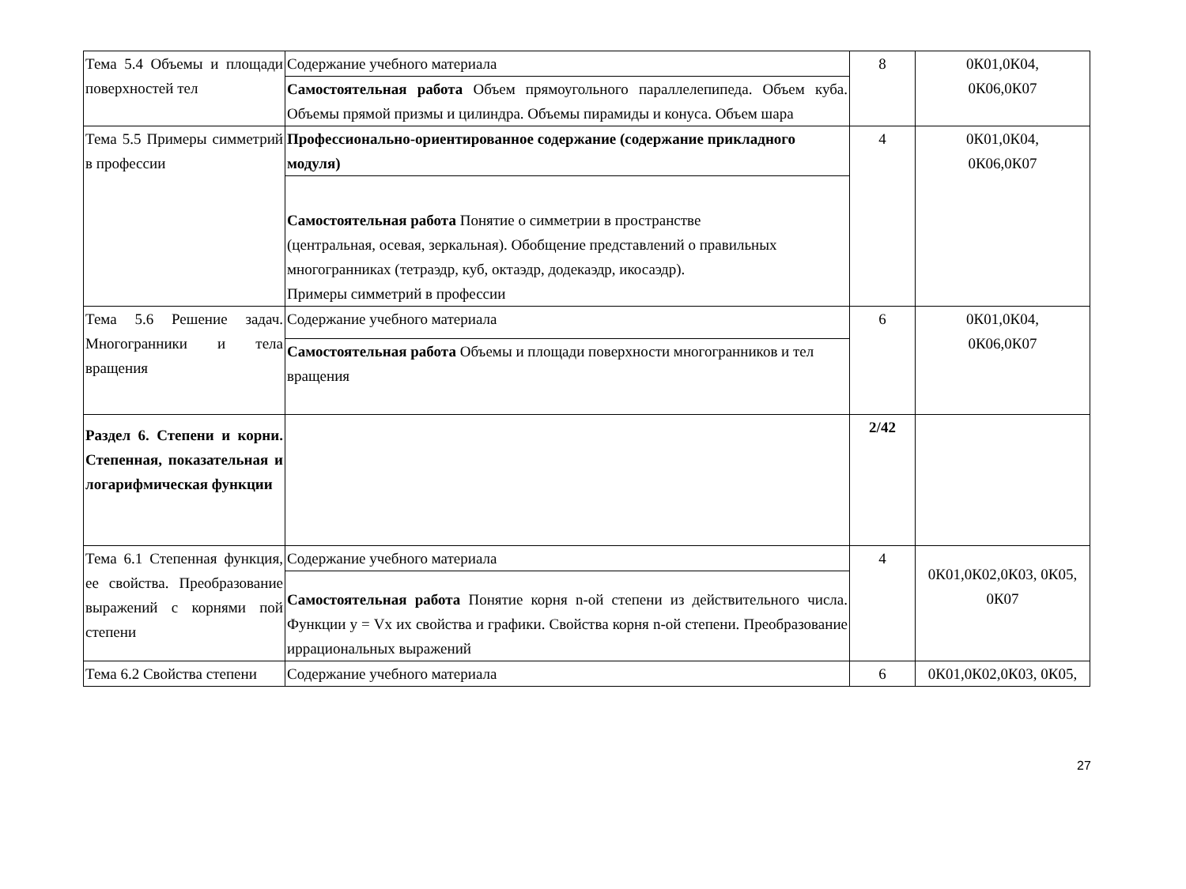| Тема 5.4 Объемы и площади поверхностей тел | Содержание учебного материала | 8 | 0К01,0К04, 0К06,0К07 |
| | Самостоятельная работа Объем прямоугольного параллелепипеда. Объем куба. Объемы прямой призмы и цилиндра. Объемы пирамиды и конуса. Объем шара | | |
| Тема 5.5 Примеры симметрий в профессии | Профессионально-ориентированное содержание (содержание прикладного модуля) | 4 | 0К01,0К04, 0К06,0К07 |
| | Самостоятельная работа Понятие о симметрии в пространстве (центральная, осевая, зеркальная). Обобщение представлений о правильных многогранниках (тетраэдр, куб, октаэдр, додекаэдр, икосаэдр). Примеры симметрий в профессии | | |
| Тема 5.6 Решение задач. Многогранники и тела вращения | Содержание учебного материала | 6 | 0К01,0К04, 0К06,0К07 |
| | Самостоятельная работа Объемы и площади поверхности многогранников и тел вращения | | |
| Раздел 6. Степени и корни. Степенная, показательная и логарифмическая функции | | 2/42 | |
| Тема 6.1 Степенная функция, ее свойства. Преобразование выражений с корнями пой степени | Содержание учебного материала | 4 | 0К01,0К02,0К03, 0К05, 0К07 |
| | Самостоятельная работа Понятие корня n-ой степени из действительного числа. Функции у = Vx их свойства и графики. Свойства корня n-ой степени. Преобразование иррациональных выражений | | |
| Тема 6.2 Свойства степени | Содержание учебного материала | 6 | 0К01,0К02,0К03, 0К05, |
27